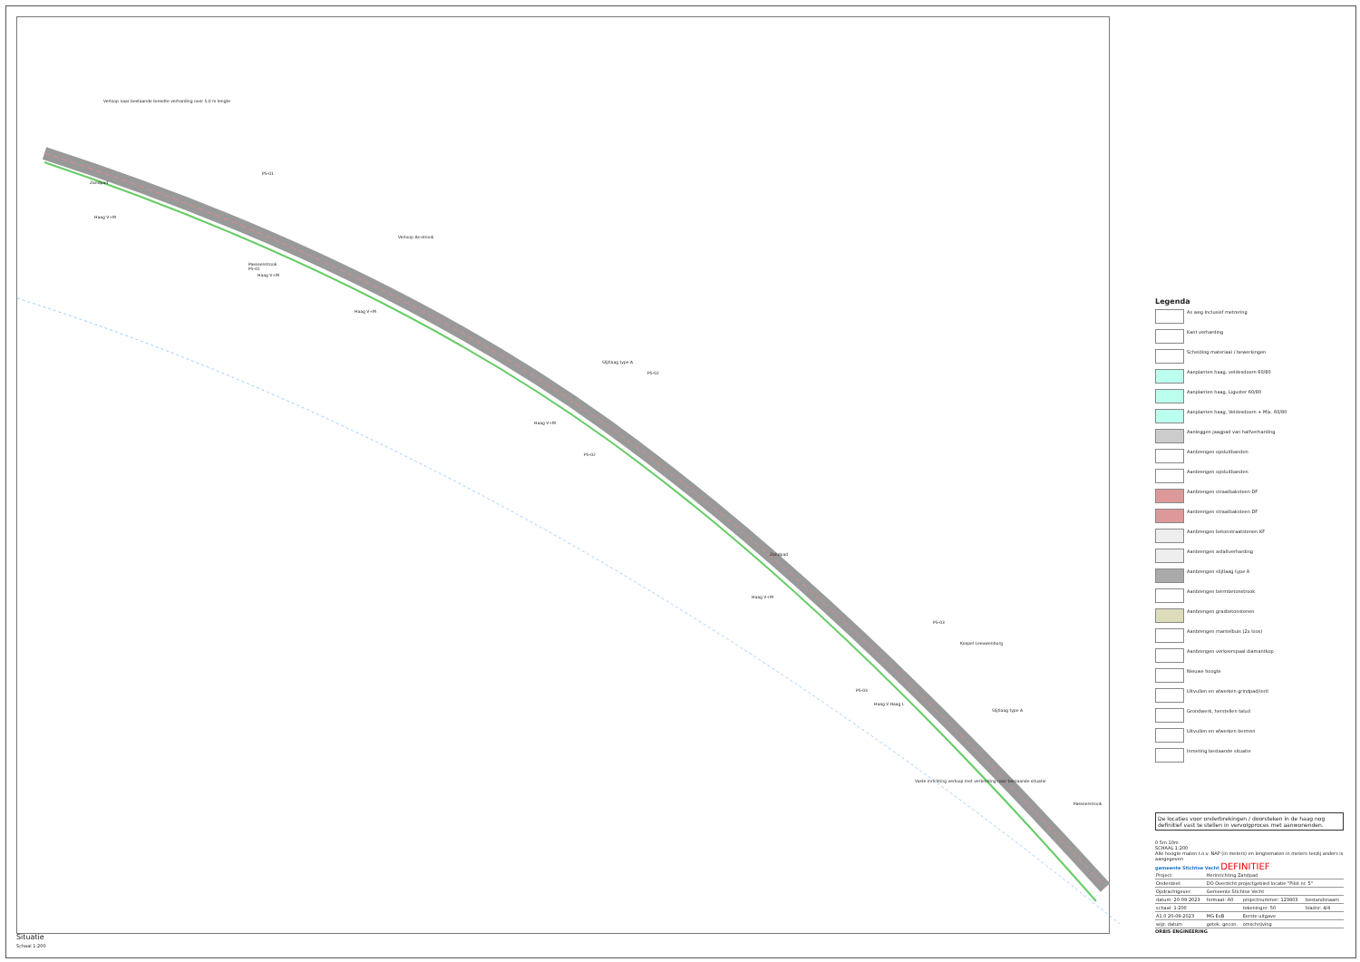Verloop naar bestaande breedte verharding over 5,0 m lengte
Zandpad
Haag V+M
P5-01
Verloop As-strook
P5-01
Passeerstrook
Haag V+M
Haag V+M
Slijtlaag type A
P5-02
Haag V+M
P5-02
Zandpad
Haag V+M
P5-03
Koepel Leeuwenburg
P5-03
Haag V Haag L
Slijtlaag type A
Vaste inrichting verloop met verbreding naar bestaande situatie
Passeerstrook
Legenda
As weg Inclusief metrering
Kant verharding
Scheiding materiaal / bewerkingen
Aanplanten haag, veldesdoorn 60/80
Aanplanten haag, Liguster 60/80
Aanplanten haag, Veldesdoorn + Mix. 60/80
Aanleggen jaagpad van halfverharding
Aanbrengen opsluitbanden
Aanbrengen opsluitbanden
Aanbrengen straatbaksteen DF
Aanbrengen straatbaksteen DF
Aanbrengen betonstraatstenen KF
Aanbrengen asfaltverharding
Aanbrengen slijtlaag type A
Aanbrengen bermbetonstrook
Aanbrengen grasbetonstenen
Aanbrengen mantelbuis (2x loos)
Aanbrengen verkeerspaal diamantkop
Nieuwe hoogte
Uitvullen en afwerken grindpad/inrit
Grondwerk, herstellen talud
Uitvullen en afwerken bermen
Inmeting bestaande situatie
De locaties voor onderbrekingen / doorsteken in de haag nog definitief vast te stellen in vervolgproces met aanwonenden.
0 5m 10m
SCHAAL 1:200
Alle hoogte maten t.o.v. NAP (in meters) en lengtematen in meters tenzij anders is aangegeven
gemeente Stichtse Vecht DEFINITIEF
| Project: | Herinrichting Zandpad | | |
| Onderdeel: | DO Overzicht projectgebied locatie "Pilot nr. 5" | | |
| Opdrachtgever: | Gemeente Stichtse Vecht | | |
| datum: 20-09-2023 | formaat: A0 | projectnummer: 123803 | bestandsnaam |
| schaal: 1:200 | | tekeningnr: 50 | bladnr: 4/4 |
| A1.0 20-09-2023 | MG EvB | Eerste uitgave | |
| wijz. datum | getek. gecon. | omschrijving | |
ORBIS ENGINEERING
Situatie
Schaal 1:200